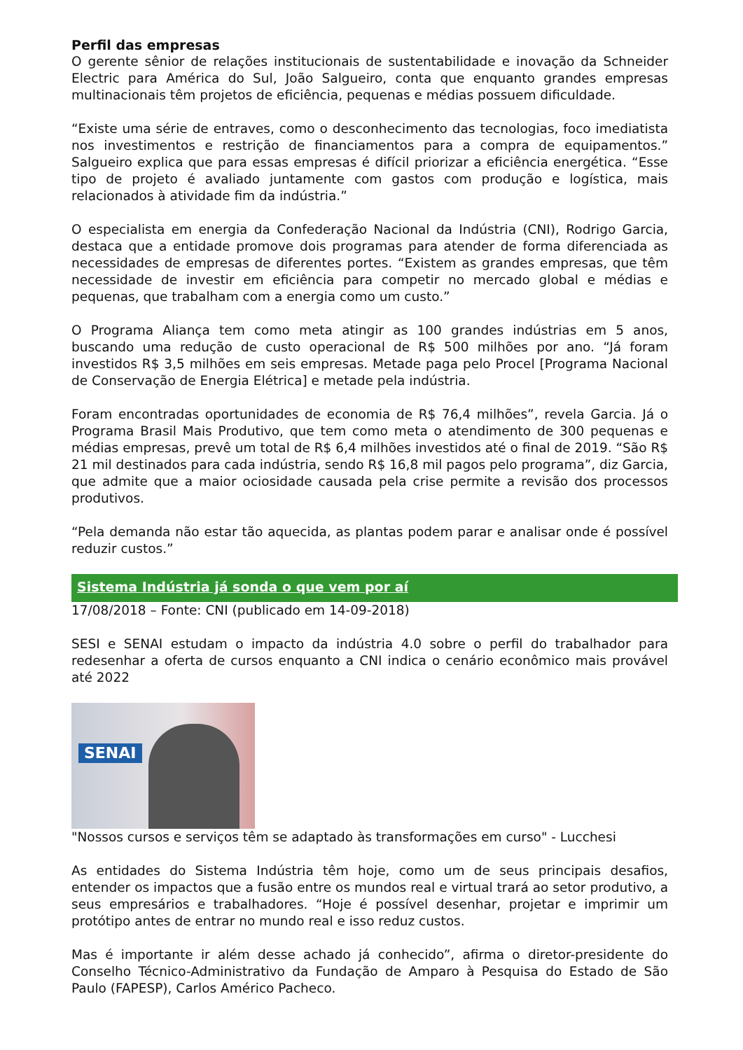Perfil das empresas
O gerente sênior de relações institucionais de sustentabilidade e inovação da Schneider Electric para América do Sul, João Salgueiro, conta que enquanto grandes empresas multinacionais têm projetos de eficiência, pequenas e médias possuem dificuldade.
“Existe uma série de entraves, como o desconhecimento das tecnologias, foco imediatista nos investimentos e restrição de financiamentos para a compra de equipamentos.” Salgueiro explica que para essas empresas é difícil priorizar a eficiência energética. “Esse tipo de projeto é avaliado juntamente com gastos com produção e logística, mais relacionados à atividade fim da indústria.”
O especialista em energia da Confederação Nacional da Indústria (CNI), Rodrigo Garcia, destaca que a entidade promove dois programas para atender de forma diferenciada as necessidades de empresas de diferentes portes. “Existem as grandes empresas, que têm necessidade de investir em eficiência para competir no mercado global e médias e pequenas, que trabalham com a energia como um custo.”
O Programa Aliança tem como meta atingir as 100 grandes indústrias em 5 anos, buscando uma redução de custo operacional de R$ 500 milhões por ano. “Já foram investidos R$ 3,5 milhões em seis empresas. Metade paga pelo Procel [Programa Nacional de Conservação de Energia Elétrica] e metade pela indústria.
Foram encontradas oportunidades de economia de R$ 76,4 milhões”, revela Garcia. Já o Programa Brasil Mais Produtivo, que tem como meta o atendimento de 300 pequenas e médias empresas, prevê um total de R$ 6,4 milhões investidos até o final de 2019. “São R$ 21 mil destinados para cada indústria, sendo R$ 16,8 mil pagos pelo programa”, diz Garcia, que admite que a maior ociosidade causada pela crise permite a revisão dos processos produtivos.
“Pela demanda não estar tão aquecida, as plantas podem parar e analisar onde é possível reduzir custos.”
Sistema Indústria já sonda o que vem por aí
17/08/2018 – Fonte: CNI (publicado em 14-09-2018)
SESI e SENAI estudam o impacto da indústria 4.0 sobre o perfil do trabalhador para redesenhar a oferta de cursos enquanto a CNI indica o cenário econômico mais provável até 2022
SENAI
"Nossos cursos e serviços têm se adaptado às transformações em curso" - Lucchesi
As entidades do Sistema Indústria têm hoje, como um de seus principais desafios, entender os impactos que a fusão entre os mundos real e virtual trará ao setor produtivo, a seus empresários e trabalhadores. “Hoje é possível desenhar, projetar e imprimir um protótipo antes de entrar no mundo real e isso reduz custos.
Mas é importante ir além desse achado já conhecido”, afirma o diretor-presidente do Conselho Técnico-Administrativo da Fundação de Amparo à Pesquisa do Estado de São Paulo (FAPESP), Carlos Américo Pacheco.